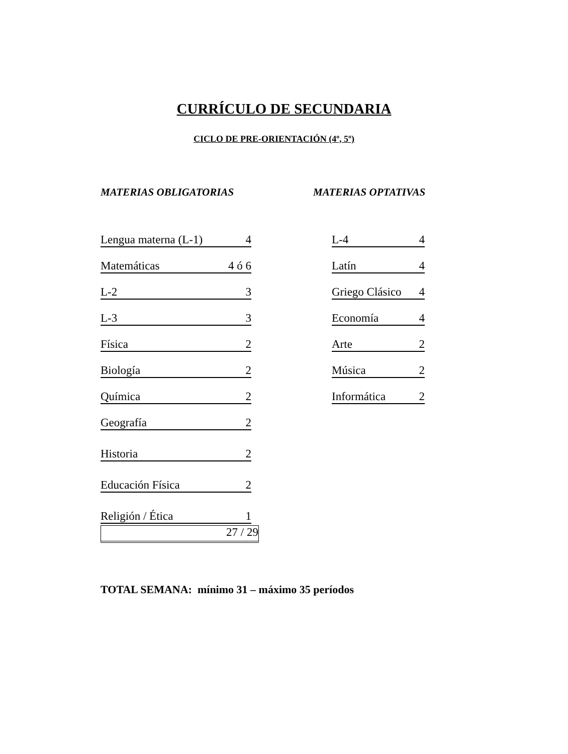CURRÍCULO DE SECUNDARIA
CICLO DE PRE-ORIENTACIÓN (4º, 5º)
MATERIAS OBLIGATORIAS MATERIAS OPTATIVAS
| Lengua materna (L-1) | 4 |
| Matemáticas | 4 ó 6 |
| L-2 | 3 |
| L-3 | 3 |
| Física | 2 |
| Biología | 2 |
| Química | 2 |
| Geografía | 2 |
| Historia | 2 |
| Educación Física | 2 |
| Religión / Ética | 1 |
27 / 29
| L-4 | 4 |
| Latín | 4 |
| Griego Clásico | 4 |
| Economía | 4 |
| Arte | 2 |
| Música | 2 |
| Informática | 2 |
TOTAL SEMANA: mínimo 31 – máximo 35 períodos